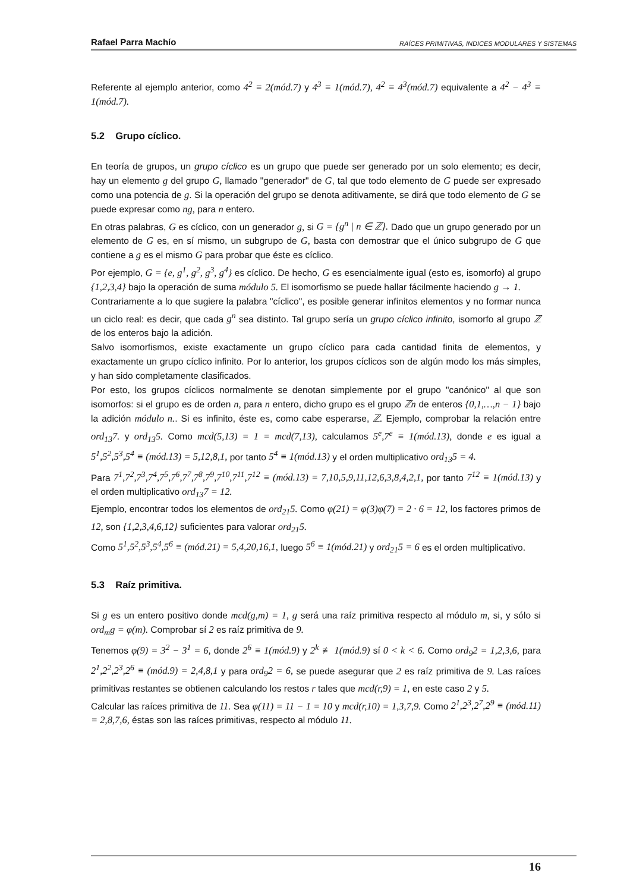Rafael Parra Machío RAÍCES PRIMITIVAS, INDICES MODULARES Y SISTEMAS
Referente al ejemplo anterior, como 4<sup>2</sup> ≡ 2(mód.7) y 4<sup>3</sup> ≡ 1(mód.7), 4<sup>2</sup> ≡ 4<sup>3</sup>(mód.7) equivalente a 4<sup>2</sup> − 4<sup>3</sup> ≡ 1(mód.7).
5.2 Grupo cíclico.
En teoría de grupos, un grupo cíclico es un grupo que puede ser generado por un solo elemento; es decir, hay un elemento g del grupo G, llamado "generador" de G, tal que todo elemento de G puede ser expresado como una potencia de g. Si la operación del grupo se denota aditivamente, se dirá que todo elemento de G se puede expresar como ng, para n entero.
En otras palabras, G es cíclico, con un generador g, si G = {g<sup>n</sup> | n ∈ ℤ}. Dado que un grupo generado por un elemento de G es, en sí mismo, un subgrupo de G, basta con demostrar que el único subgrupo de G que contiene a g es el mismo G para probar que éste es cíclico.
Por ejemplo, G = {e, g<sup>1</sup>, g<sup>2</sup>, g<sup>3</sup>, g<sup>4</sup>} es cíclico. De hecho, G es esencialmente igual (esto es, isomorfo) al grupo {1,2,3,4} bajo la operación de suma módulo 5. El isomorfismo se puede hallar fácilmente haciendo g → 1.
Contrariamente a lo que sugiere la palabra "cíclico", es posible generar infinitos elementos y no formar nunca un ciclo real: es decir, que cada g<sup>n</sup> sea distinto. Tal grupo sería un grupo cíclico infinito, isomorfo al grupo ℤ de los enteros bajo la adición.
Salvo isomorfismos, existe exactamente un grupo cíclico para cada cantidad finita de elementos, y exactamente un grupo cíclico infinito. Por lo anterior, los grupos cíclicos son de algún modo los más simples, y han sido completamente clasificados.
Por esto, los grupos cíclicos normalmente se denotan simplemente por el grupo "canónico" al que son isomorfos: si el grupo es de orden n, para n entero, dicho grupo es el grupo ℤn de enteros {0,1,…,n − 1} bajo la adición módulo n.. Si es infinito, éste es, como cabe esperarse, ℤ. Ejemplo, comprobar la relación entre ord<sub>13</sub>7. y ord<sub>13</sub>5. Como mcd(5,13) = 1 = mcd(7,13), calculamos 5<sup>e</sup>,7<sup>e</sup> ≡ 1(mód.13), donde e es igual a 5<sup>1</sup>,5<sup>2</sup>,5<sup>3</sup>,5<sup>4</sup> ≡ (mód.13) = 5,12,8,1, por tanto 5<sup>4</sup> ≡ 1(mód.13) y el orden multiplicativo ord<sub>13</sub>5 = 4.
Para 7<sup>1</sup>,7<sup>2</sup>,7<sup>3</sup>,7<sup>4</sup>,7<sup>5</sup>,7<sup>6</sup>,7<sup>7</sup>,7<sup>8</sup>,7<sup>9</sup>,7<sup>10</sup>,7<sup>11</sup>,7<sup>12</sup> ≡ (mód.13) = 7,10,5,9,11,12,6,3,8,4,2,1, por tanto 7<sup>12</sup> ≡ 1(mód.13) y el orden multiplicativo ord<sub>13</sub>7 = 12.
Ejemplo, encontrar todos los elementos de ord<sub>21</sub>5. Como φ(21) = φ(3)φ(7) = 2 · 6 = 12, los factores primos de 12, son {1,2,3,4,6,12} suficientes para valorar ord<sub>21</sub>5.
Como 5<sup>1</sup>,5<sup>2</sup>,5<sup>3</sup>,5<sup>4</sup>,5<sup>6</sup> ≡ (mód.21) = 5,4,20,16,1, luego 5<sup>6</sup> ≡ 1(mód.21) y ord<sub>21</sub>5 = 6 es el orden multiplicativo.
5.3 Raíz primitiva.
Si g es un entero positivo donde mcd(g,m) = 1, g será una raíz primitiva respecto al módulo m, si, y sólo si ord<sub>m</sub>g = φ(m). Comprobar sí 2 es raíz primitiva de 9.
Tenemos φ(9) = 3<sup>2</sup> − 3<sup>1</sup> = 6, donde 2<sup>6</sup> ≡ 1(mód.9) y 2<sup>k</sup> ≢ 1(mód.9) sí 0 < k < 6. Como ord<sub>9</sub>2 = 1,2,3,6, para 2<sup>1</sup>,2<sup>2</sup>,2<sup>3</sup>,2<sup>6</sup> ≡ (mód.9) = 2,4,8,1 y para ord<sub>9</sub>2 = 6, se puede asegurar que 2 es raíz primitiva de 9. Las raíces primitivas restantes se obtienen calculando los restos r tales que mcd(r,9) = 1, en este caso 2 y 5.
Calcular las raíces primitiva de 11. Sea φ(11) = 11 − 1 = 10 y mcd(r,10) = 1,3,7,9. Como 2<sup>1</sup>,2<sup>3</sup>,2<sup>7</sup>,2<sup>9</sup> ≡ (mód.11) = 2,8,7,6, éstas son las raíces primitivas, respecto al módulo 11.
16